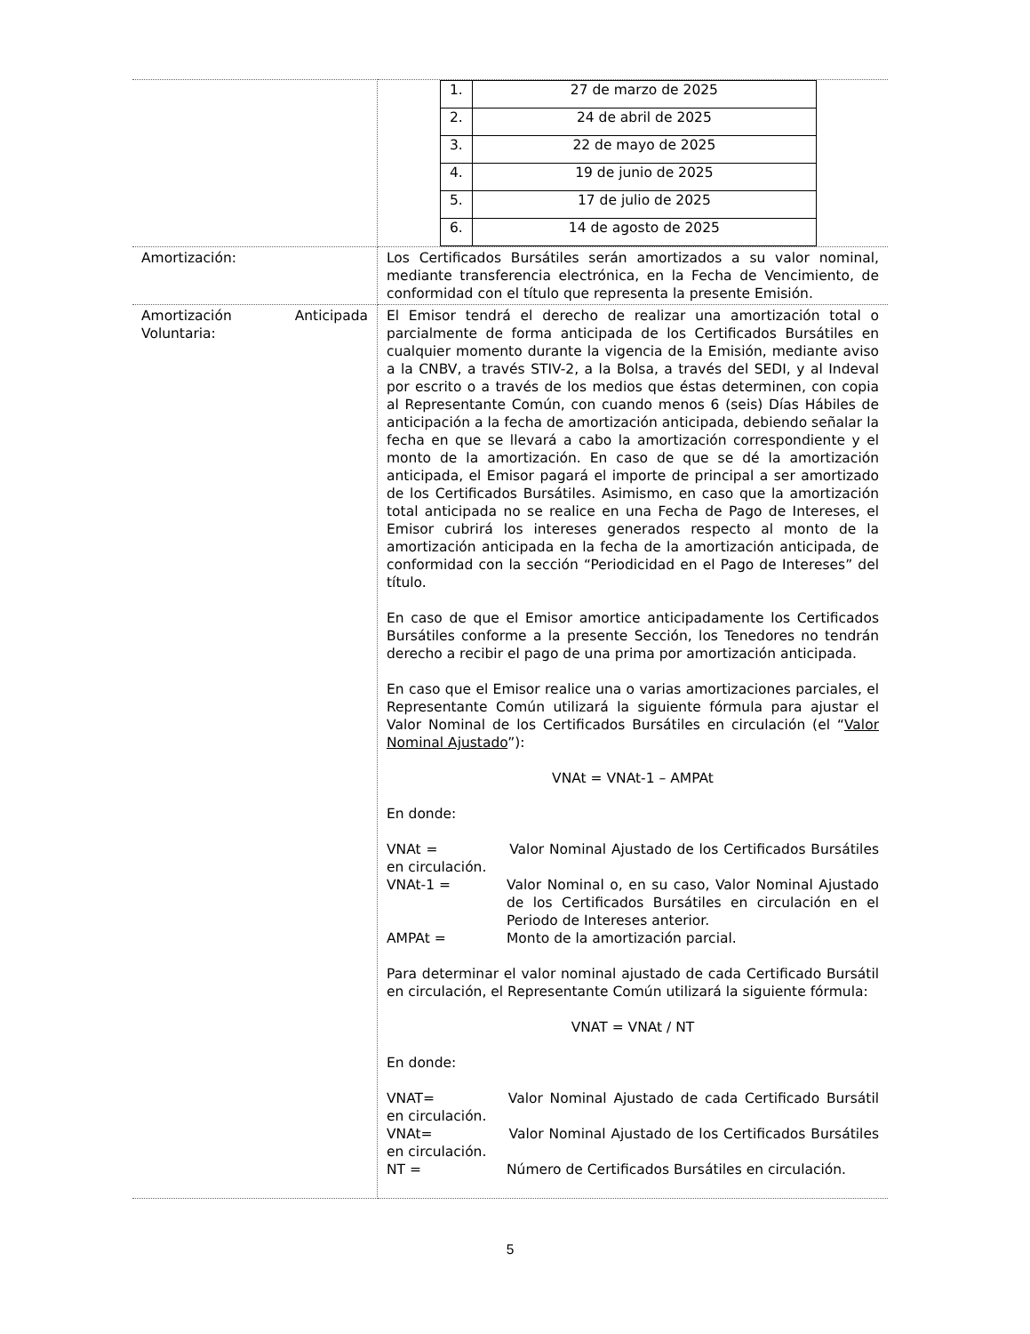| | / 1. / 27 de marzo de 2025 / / 2. / 24 de abril de 2025 / / 3. / 22 de mayo de 2025 / / 4. / 19 de junio de 2025 / / 5. / 17 de julio de 2025 / / 6. / 14 de agosto de 2025 / |
| Amortización: | Los Certificados Bursátiles serán amortizados a su valor nominal, mediante transferencia electrónica, en la Fecha de Vencimiento, de conformidad con el título que representa la presente Emisión. |
| Amortización Anticipada Voluntaria: | El Emisor tendrá el derecho de realizar una amortización total o parcialmente de forma anticipada de los Certificados Bursátiles en cualquier momento durante la vigencia de la Emisión, mediante aviso a la CNBV, a través STIV-2, a la Bolsa, a través del SEDI, y al Indeval por escrito o a través de los medios que éstas determinen, con copia al Representante Común, con cuando menos 6 (seis) Días Hábiles de anticipación a la fecha de amortización anticipada, debiendo señalar la fecha en que se llevará a cabo la amortización correspondiente y el monto de la amortización. En caso de que se dé la amortización anticipada, el Emisor pagará el importe de principal a ser amortizado de los Certificados Bursátiles. Asimismo, en caso que la amortización total anticipada no se realice en una Fecha de Pago de Intereses, el Emisor cubrirá los intereses generados respecto al monto de la amortización anticipada en la fecha de la amortización anticipada, de conformidad con la sección “Periodicidad en el Pago de Intereses” del título. En caso de que el Emisor amortice anticipadamente los Certificados Bursátiles conforme a la presente Sección, los Tenedores no tendrán derecho a recibir el pago de una prima por amortización anticipada. En caso que el Emisor realice una o varias amortizaciones parciales, el Representante Común utilizará la siguiente fórmula para ajustar el Valor Nominal de los Certificados Bursátiles en circulación (el “ Valor Nominal Ajustado ”): VNAt = VNAt-1 – AMPAt En donde: VNAt = Valor Nominal Ajustado de los Certificados Bursátiles en circulación. VNAt-1 = Valor Nominal o, en su caso, Valor Nominal Ajustado de los Certificados Bursátiles en circulación en el Periodo de Intereses anterior. AMPAt = Monto de la amortización parcial. Para determinar el valor nominal ajustado de cada Certificado Bursátil en circulación, el Representante Común utilizará la siguiente fórmula: VNAT = VNAt / NT En donde: VNAT= Valor Nominal Ajustado de cada Certificado Bursátil en circulación. VNAt= Valor Nominal Ajustado de los Certificados Bursátiles en circulación. NT = Número de Certificados Bursátiles en circulación. |
5